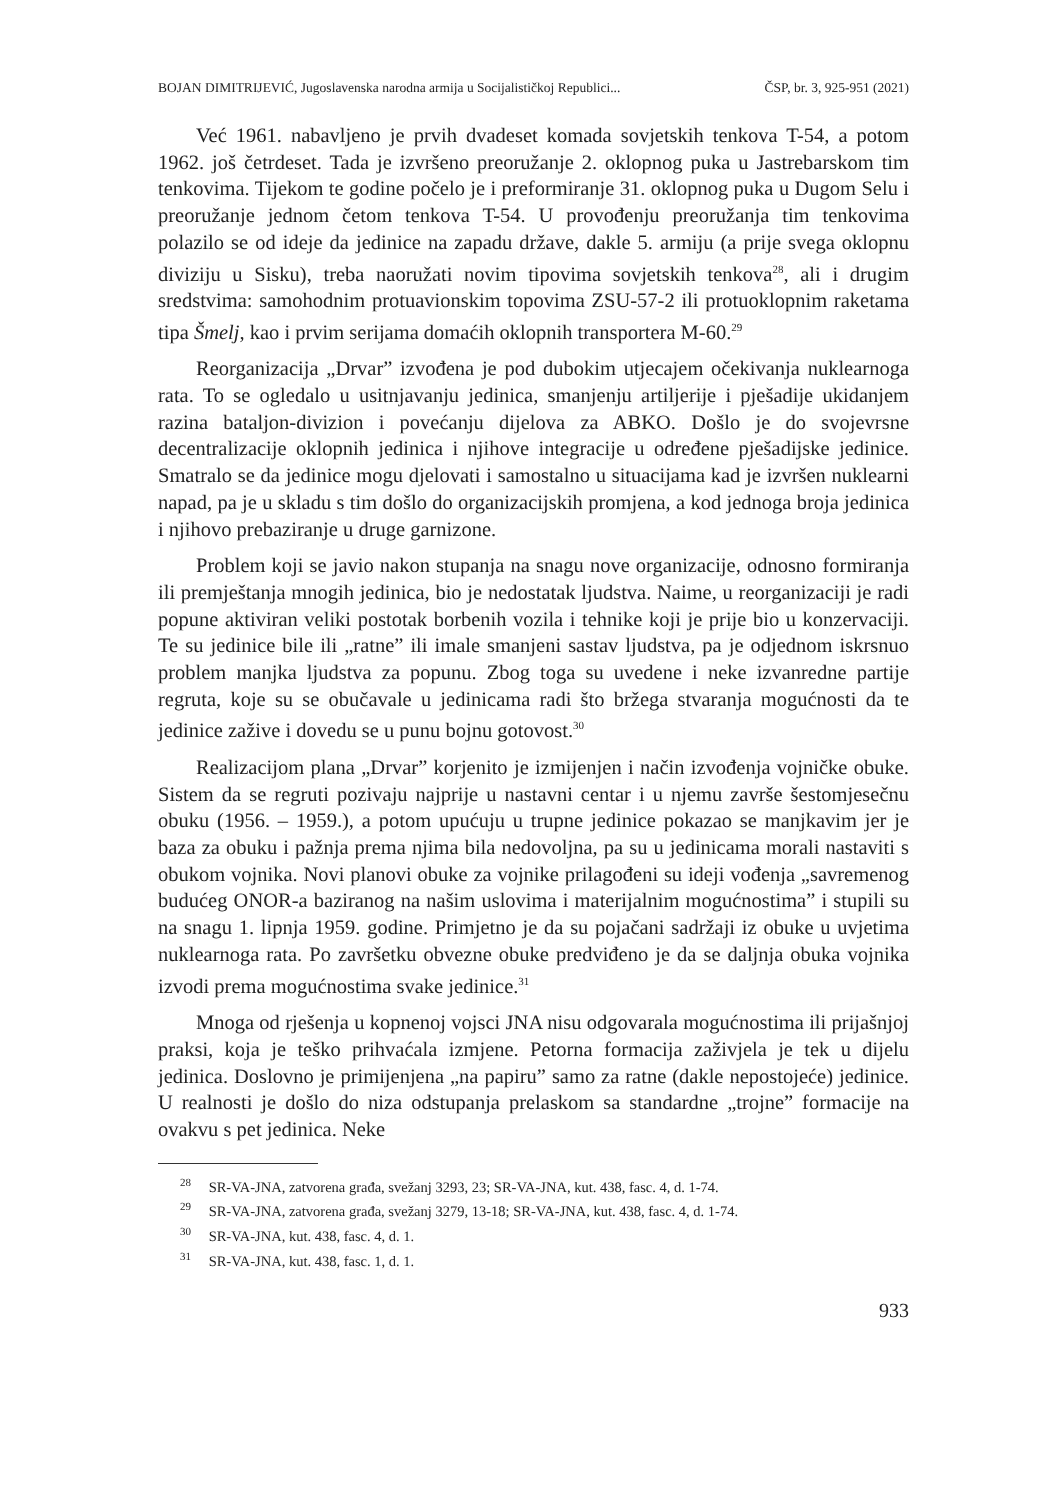BOJAN DIMITRIJEVIĆ, Jugoslavenska narodna armija u Socijalističkoj Republici... ČSP, br. 3, 925-951 (2021)
Već 1961. nabavljeno je prvih dvadeset komada sovjetskih tenkova T-54, a potom 1962. još četrdeset. Tada je izvršeno preoružanje 2. oklopnog puka u Jastrebarskom tim tenkovima. Tijekom te godine počelo je i preformiranje 31. oklopnog puka u Dugom Selu i preoružanje jednom četom tenkova T-54. U provođenju preoružanja tim tenkovima polazilo se od ideje da jedinice na zapadu države, dakle 5. armiju (a prije svega oklopnu diviziju u Sisku), treba naoružati novim tipovima sovjetskih tenkova<sup>28</sup>, ali i drugim sredstvima: samohodnim protuavionskim topovima ZSU-57-2 ili protuoklopnim raketama tipa Šmelj, kao i prvim serijama domaćih oklopnih transportera M-60.<sup>29</sup>
Reorganizacija „Drvar” izvođena je pod dubokim utjecajem očekivanja nuklearnoga rata. To se ogledalo u usitnjavanju jedinica, smanjenju artiljerije i pješadije ukidanjem razina bataljon-divizion i povećanju dijelova za ABKO. Došlo je do svojevrsne decentralizacije oklopnih jedinica i njihove integracije u određene pješadijske jedinice. Smatralo se da jedinice mogu djelovati i samostalno u situacijama kad je izvršen nuklearni napad, pa je u skladu s tim došlo do organizacijskih promjena, a kod jednoga broja jedinica i njihovo prebaziranje u druge garnizone.
Problem koji se javio nakon stupanja na snagu nove organizacije, odnosno formiranja ili premještanja mnogih jedinica, bio je nedostatak ljudstva. Naime, u reorganizaciji je radi popune aktiviran veliki postotak borbenih vozila i tehnike koji je prije bio u konzervaciji. Te su jedinice bile ili „ratne” ili imale smanjeni sastav ljudstva, pa je odjednom iskrsnuo problem manjka ljudstva za popunu. Zbog toga su uvedene i neke izvanredne partije regruta, koje su se obučavale u jedinicama radi što bržega stvaranja mogućnosti da te jedinice zažive i dovedu se u punu bojnu gotovost.<sup>30</sup>
Realizacijom plana „Drvar” korjenito je izmijenjen i način izvođenja vojničke obuke. Sistem da se regruti pozivaju najprije u nastavni centar i u njemu završe šestomjesečnu obuku (1956. – 1959.), a potom upućuju u trupne jedinice pokazao se manjkavim jer je baza za obuku i pažnja prema njima bila nedovoljna, pa su u jedinicama morali nastaviti s obukom vojnika. Novi planovi obuke za vojnike prilagođeni su ideji vođenja „savremenog budućeg ONOR-a baziranog na našim uslovima i materijalnim mogućnostima” i stupili su na snagu 1. lipnja 1959. godine. Primjetno je da su pojačani sadržaji iz obuke u uvjetima nuklearnoga rata. Po završetku obvezne obuke predviđeno je da se daljnja obuka vojnika izvodi prema mogućnostima svake jedinice.<sup>31</sup>
Mnoga od rješenja u kopnenoj vojsci JNA nisu odgovarala mogućnostima ili prijašnjoj praksi, koja je teško prihvaćala izmjene. Petorna formacija zaživjela je tek u dijelu jedinica. Doslovno je primijenjena „na papiru” samo za ratne (dakle nepostojeće) jedinice. U realnosti je došlo do niza odstupanja prelaskom sa standardne „trojne” formacije na ovakvu s pet jedinica. Neke
<sup>28</sup> SR-VA-JNA, zatvorena građa, svežanj 3293, 23; SR-VA-JNA, kut. 438, fasc. 4, d. 1-74.
<sup>29</sup> SR-VA-JNA, zatvorena građa, svežanj 3279, 13-18; SR-VA-JNA, kut. 438, fasc. 4, d. 1-74.
<sup>30</sup> SR-VA-JNA, kut. 438, fasc. 4, d. 1.
<sup>31</sup> SR-VA-JNA, kut. 438, fasc. 1, d. 1.
933